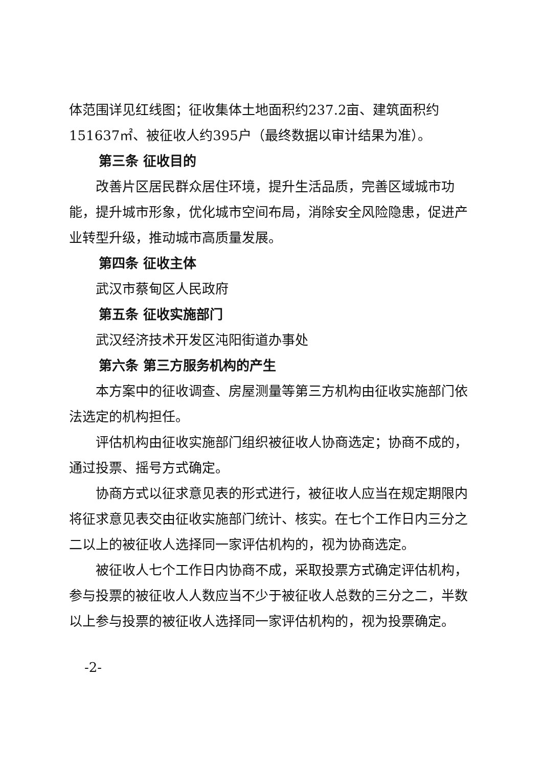体范围详见红线图；征收集体土地面积约237.2亩、建筑面积约151637㎡、被征收人约395户（最终数据以审计结果为准）。
第三条 征收目的
改善片区居民群众居住环境，提升生活品质，完善区域城市功能，提升城市形象，优化城市空间布局，消除安全风险隐患，促进产业转型升级，推动城市高质量发展。
第四条 征收主体
武汉市蔡甸区人民政府
第五条 征收实施部门
武汉经济技术开发区沌阳街道办事处
第六条 第三方服务机构的产生
本方案中的征收调查、房屋测量等第三方机构由征收实施部门依法选定的机构担任。
评估机构由征收实施部门组织被征收人协商选定；协商不成的，通过投票、摇号方式确定。
协商方式以征求意见表的形式进行，被征收人应当在规定期限内将征求意见表交由征收实施部门统计、核实。在七个工作日内三分之二以上的被征收人选择同一家评估机构的，视为协商选定。
被征收人七个工作日内协商不成，采取投票方式确定评估机构，参与投票的被征收人人数应当不少于被征收人总数的三分之二，半数以上参与投票的被征收人选择同一家评估机构的，视为投票确定。
-2-